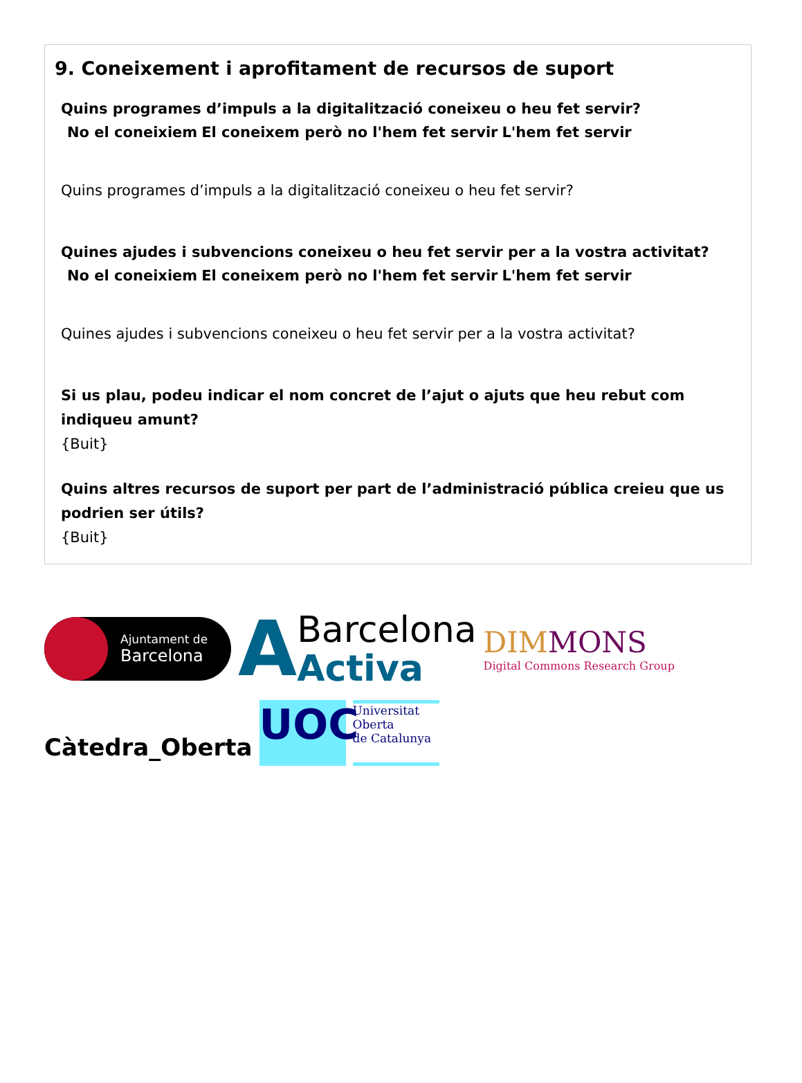9. Coneixement i aprofitament de recursos de suport
Quins programes d’impuls a la digitalització coneixeu o heu fet servir?
| No el coneixiem | El coneixem però no l'hem fet servir | L'hem fet servir |
| --- | --- | --- |
Quins programes d’impuls a la digitalització coneixeu o heu fet servir?
Quines ajudes i subvencions coneixeu o heu fet servir per a la vostra activitat?
| No el coneixiem | El coneixem però no l'hem fet servir | L'hem fet servir |
| --- | --- | --- |
Quines ajudes i subvencions coneixeu o heu fet servir per a la vostra activitat?
Si us plau, podeu indicar el nom concret de l’ajut o ajuts que heu rebut com indiqueu amunt?
{Buit}
Quins altres recursos de suport per part de l’administració pública creieu que us podrien ser útils?
{Buit}
Ajuntament de
Barcelona
A
Barcelona
Activa
DIMMONS
Digital Commons Research Group
Càtedra_Oberta
UOC
Universitat
Oberta
de Catalunya